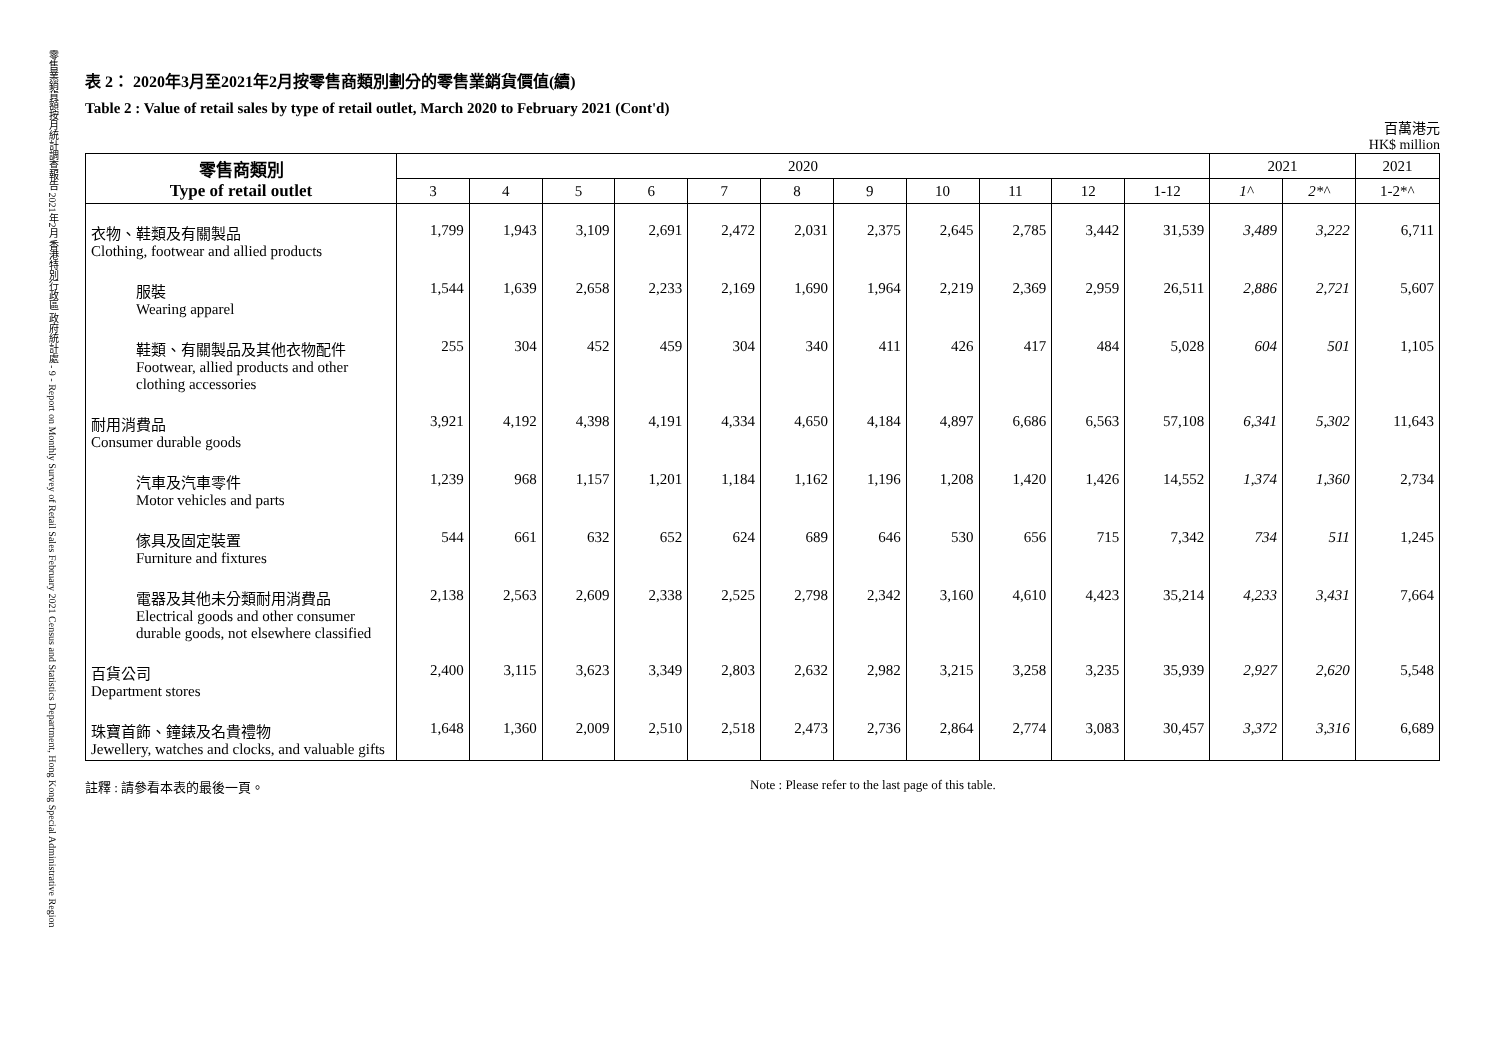零售業銷貨額按月統計調查報告 2021年2月 香港特別行政區 政府統計處 - 9 - Report on Monthly Survey of Retail Sales February 2021 Census and Statistics Department, Hong Kong Special Administrative Region
表 2： 2020年3月至2021年2月按零售商類別劃分的零售業銷貨價值(續)
Table 2 : Value of retail sales by type of retail outlet, March 2020 to February 2021 (Cont'd)
百萬港元
HK$ million
| 零售商類別 Type of retail outlet | 2020 | | | | | | | | | | | 2021 | | 2021 |
| --- | --- | --- | --- | --- | --- | --- | --- | --- | --- | --- | --- | --- | --- | --- |
| | 3 | 4 | 5 | 6 | 7 | 8 | 9 | 10 | 11 | 12 | 1-12 | 1^ | 2*^ | 1-2*^ |
| 衣物、鞋類及有關製品 Clothing, footwear and allied products | 1,799 | 1,943 | 3,109 | 2,691 | 2,472 | 2,031 | 2,375 | 2,645 | 2,785 | 3,442 | 31,539 | 3,489 | 3,222 | 6,711 |
| 服裝 Wearing apparel | 1,544 | 1,639 | 2,658 | 2,233 | 2,169 | 1,690 | 1,964 | 2,219 | 2,369 | 2,959 | 26,511 | 2,886 | 2,721 | 5,607 |
| 鞋類、有關製品及其他衣物配件 Footwear, allied products and other clothing accessories | 255 | 304 | 452 | 459 | 304 | 340 | 411 | 426 | 417 | 484 | 5,028 | 604 | 501 | 1,105 |
| 耐用消費品 Consumer durable goods | 3,921 | 4,192 | 4,398 | 4,191 | 4,334 | 4,650 | 4,184 | 4,897 | 6,686 | 6,563 | 57,108 | 6,341 | 5,302 | 11,643 |
| 汽車及汽車零件 Motor vehicles and parts | 1,239 | 968 | 1,157 | 1,201 | 1,184 | 1,162 | 1,196 | 1,208 | 1,420 | 1,426 | 14,552 | 1,374 | 1,360 | 2,734 |
| 傢具及固定裝置 Furniture and fixtures | 544 | 661 | 632 | 652 | 624 | 689 | 646 | 530 | 656 | 715 | 7,342 | 734 | 511 | 1,245 |
| 電器及其他未分類耐用消費品 Electrical goods and other consumer durable goods, not elsewhere classified | 2,138 | 2,563 | 2,609 | 2,338 | 2,525 | 2,798 | 2,342 | 3,160 | 4,610 | 4,423 | 35,214 | 4,233 | 3,431 | 7,664 |
| 百貨公司 Department stores | 2,400 | 3,115 | 3,623 | 3,349 | 2,803 | 2,632 | 2,982 | 3,215 | 3,258 | 3,235 | 35,939 | 2,927 | 2,620 | 5,548 |
| 珠寶首飾、鐘錶及名貴禮物 Jewellery, watches and clocks, and valuable gifts | 1,648 | 1,360 | 2,009 | 2,510 | 2,518 | 2,473 | 2,736 | 2,864 | 2,774 | 3,083 | 30,457 | 3,372 | 3,316 | 6,689 |
註釋 : 請參看本表的最後一頁。 Note : Please refer to the last page of this table.